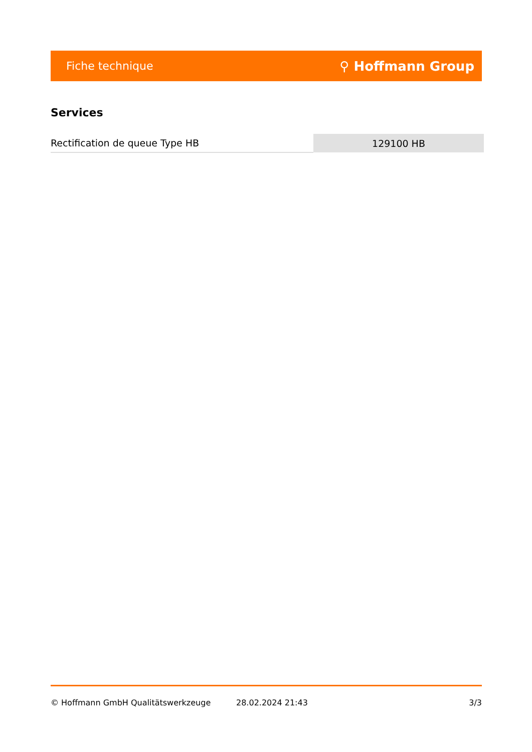Fiche technique ⚲ Hoffmann Group
Services
| Rectification de queue Type HB | 129100 HB |
© Hoffmann GmbH Qualitätswerkzeuge 28.02.2024 21:43 3/3